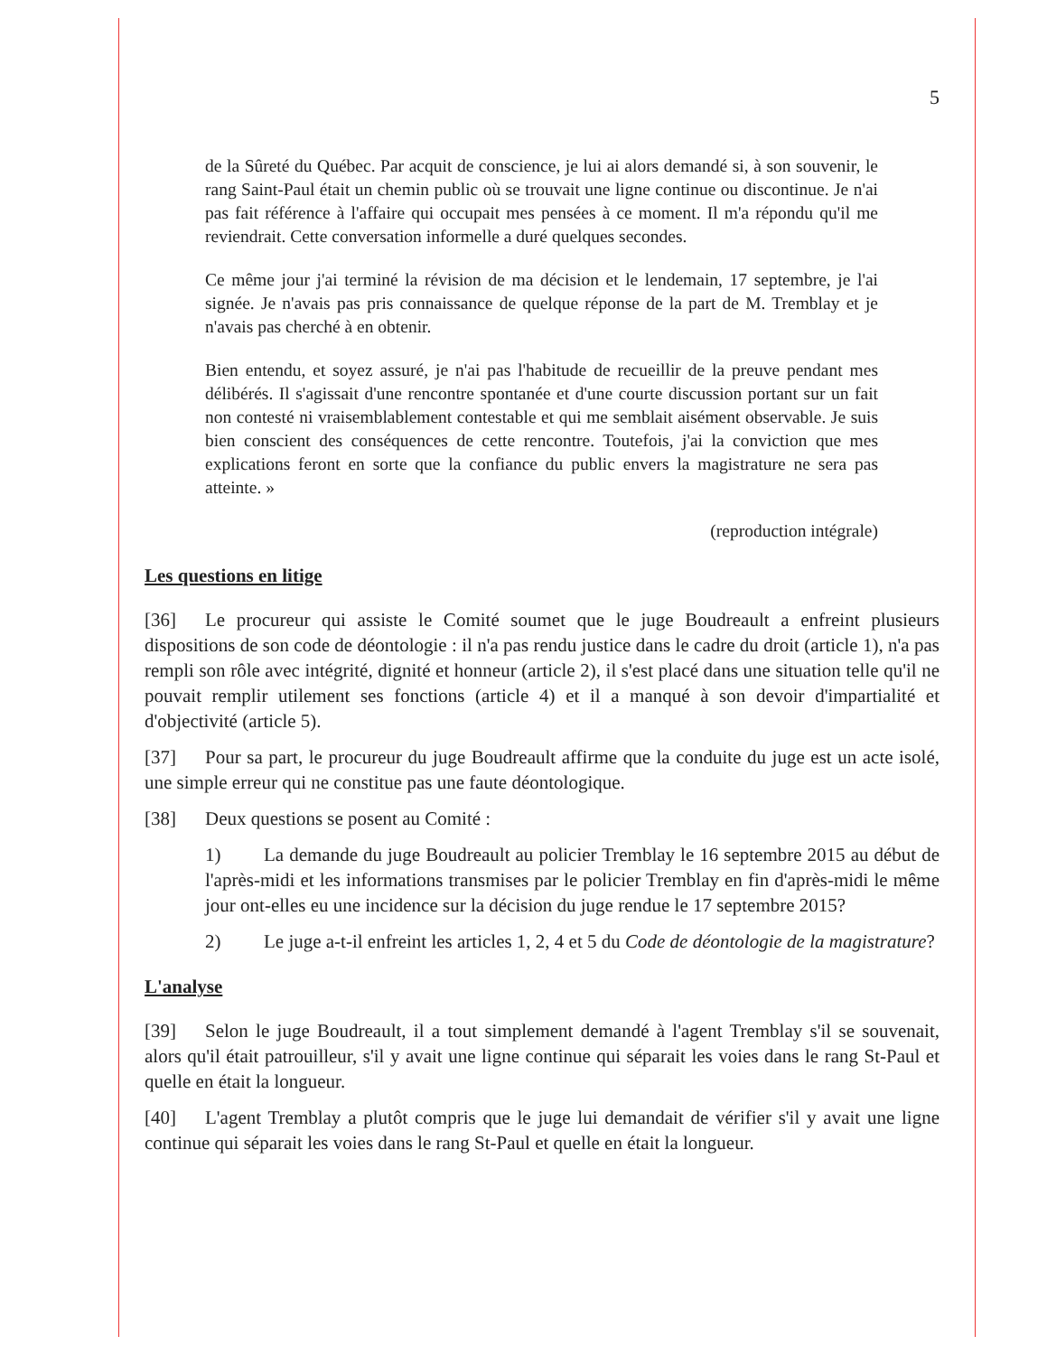5
de la Sûreté du Québec. Par acquit de conscience, je lui ai alors demandé si, à son souvenir, le rang Saint-Paul était un chemin public où se trouvait une ligne continue ou discontinue. Je n'ai pas fait référence à l'affaire qui occupait mes pensées à ce moment. Il m'a répondu qu'il me reviendrait. Cette conversation informelle a duré quelques secondes.
Ce même jour j'ai terminé la révision de ma décision et le lendemain, 17 septembre, je l'ai signée. Je n'avais pas pris connaissance de quelque réponse de la part de M. Tremblay et je n'avais pas cherché à en obtenir.
Bien entendu, et soyez assuré, je n'ai pas l'habitude de recueillir de la preuve pendant mes délibérés. Il s'agissait d'une rencontre spontanée et d'une courte discussion portant sur un fait non contesté ni vraisemblablement contestable et qui me semblait aisément observable. Je suis bien conscient des conséquences de cette rencontre. Toutefois, j'ai la conviction que mes explications feront en sorte que la confiance du public envers la magistrature ne sera pas atteinte. »
(reproduction intégrale)
Les questions en litige
[36] Le procureur qui assiste le Comité soumet que le juge Boudreault a enfreint plusieurs dispositions de son code de déontologie : il n'a pas rendu justice dans le cadre du droit (article 1), n'a pas rempli son rôle avec intégrité, dignité et honneur (article 2), il s'est placé dans une situation telle qu'il ne pouvait remplir utilement ses fonctions (article 4) et il a manqué à son devoir d'impartialité et d'objectivité (article 5).
[37] Pour sa part, le procureur du juge Boudreault affirme que la conduite du juge est un acte isolé, une simple erreur qui ne constitue pas une faute déontologique.
[38] Deux questions se posent au Comité :
1) La demande du juge Boudreault au policier Tremblay le 16 septembre 2015 au début de l'après-midi et les informations transmises par le policier Tremblay en fin d'après-midi le même jour ont-elles eu une incidence sur la décision du juge rendue le 17 septembre 2015?
2) Le juge a-t-il enfreint les articles 1, 2, 4 et 5 du Code de déontologie de la magistrature?
L'analyse
[39] Selon le juge Boudreault, il a tout simplement demandé à l'agent Tremblay s'il se souvenait, alors qu'il était patrouilleur, s'il y avait une ligne continue qui séparait les voies dans le rang St-Paul et quelle en était la longueur.
[40] L'agent Tremblay a plutôt compris que le juge lui demandait de vérifier s'il y avait une ligne continue qui séparait les voies dans le rang St-Paul et quelle en était la longueur.